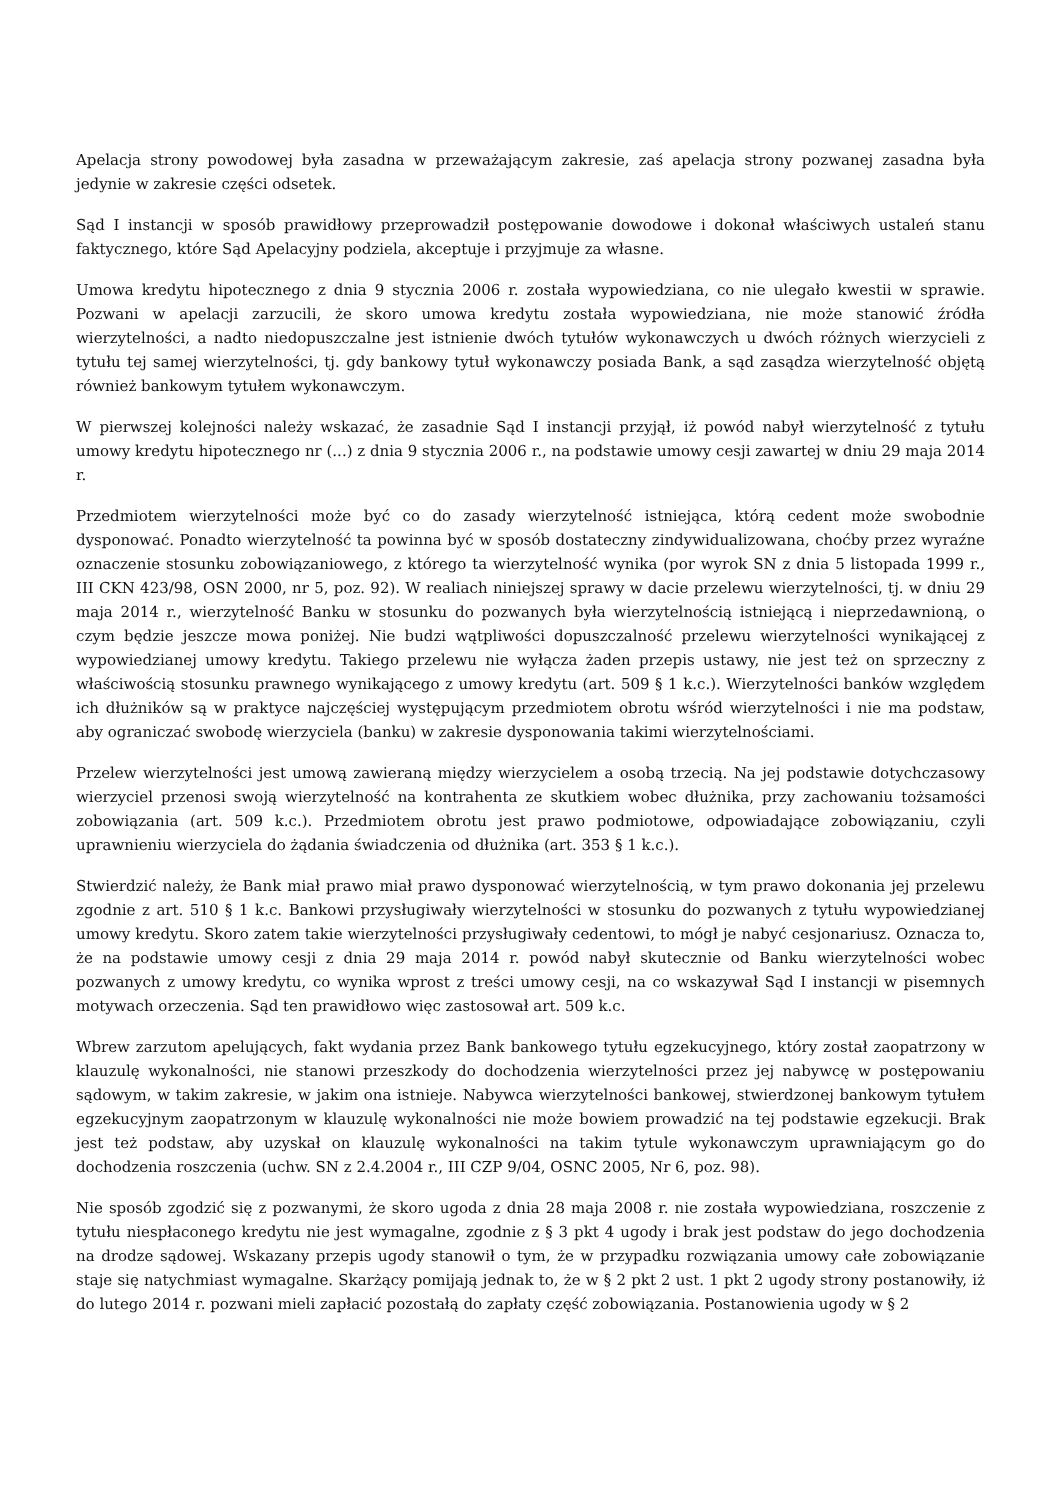Apelacja strony powodowej była zasadna w przeważającym zakresie, zaś apelacja strony pozwanej zasadna była jedynie w zakresie części odsetek.
Sąd I instancji w sposób prawidłowy przeprowadził postępowanie dowodowe i dokonał właściwych ustaleń stanu faktycznego, które Sąd Apelacyjny podziela, akceptuje i przyjmuje za własne.
Umowa kredytu hipotecznego z dnia 9 stycznia 2006 r. została wypowiedziana, co nie ulegało kwestii w sprawie. Pozwani w apelacji zarzucili, że skoro umowa kredytu została wypowiedziana, nie może stanowić źródła wierzytelności, a nadto niedopuszczalne jest istnienie dwóch tytułów wykonawczych u dwóch różnych wierzycieli z tytułu tej samej wierzytelności, tj. gdy bankowy tytuł wykonawczy posiada Bank, a sąd zasądza wierzytelność objętą również bankowym tytułem wykonawczym.
W pierwszej kolejności należy wskazać, że zasadnie Sąd I instancji przyjął, iż powód nabył wierzytelność z tytułu umowy kredytu hipotecznego nr (...) z dnia 9 stycznia 2006 r., na podstawie umowy cesji zawartej w dniu 29 maja 2014 r.
Przedmiotem wierzytelności może być co do zasady wierzytelność istniejąca, którą cedent może swobodnie dysponować. Ponadto wierzytelność ta powinna być w sposób dostateczny zindywidualizowana, choćby przez wyraźne oznaczenie stosunku zobowiązaniowego, z którego ta wierzytelność wynika (por wyrok SN z dnia 5 listopada 1999 r., III CKN 423/98, OSN 2000, nr 5, poz. 92). W realiach niniejszej sprawy w dacie przelewu wierzytelności, tj. w dniu 29 maja 2014 r., wierzytelność Banku w stosunku do pozwanych była wierzytelnością istniejącą i nieprzedawnioną, o czym będzie jeszcze mowa poniżej. Nie budzi wątpliwości dopuszczalność przelewu wierzytelności wynikającej z wypowiedzianej umowy kredytu. Takiego przelewu nie wyłącza żaden przepis ustawy, nie jest też on sprzeczny z właściwością stosunku prawnego wynikającego z umowy kredytu (art. 509 § 1 k.c.). Wierzytelności banków względem ich dłużników są w praktyce najczęściej występującym przedmiotem obrotu wśród wierzytelności i nie ma podstaw, aby ograniczać swobodę wierzyciela (banku) w zakresie dysponowania takimi wierzytelnościami.
Przelew wierzytelności jest umową zawieraną między wierzycielem a osobą trzecią. Na jej podstawie dotychczasowy wierzyciel przenosi swoją wierzytelność na kontrahenta ze skutkiem wobec dłużnika, przy zachowaniu tożsamości zobowiązania (art. 509 k.c.). Przedmiotem obrotu jest prawo podmiotowe, odpowiadające zobowiązaniu, czyli uprawnieniu wierzyciela do żądania świadczenia od dłużnika (art. 353 § 1 k.c.).
Stwierdzić należy, że Bank miał prawo miał prawo dysponować wierzytelnością, w tym prawo dokonania jej przelewu zgodnie z art. 510 § 1 k.c. Bankowi przysługiwały wierzytelności w stosunku do pozwanych z tytułu wypowiedzianej umowy kredytu. Skoro zatem takie wierzytelności przysługiwały cedentowi, to mógł je nabyć cesjonariusz. Oznacza to, że na podstawie umowy cesji z dnia 29 maja 2014 r. powód nabył skutecznie od Banku wierzytelności wobec pozwanych z umowy kredytu, co wynika wprost z treści umowy cesji, na co wskazywał Sąd I instancji w pisemnych motywach orzeczenia. Sąd ten prawidłowo więc zastosował art. 509 k.c.
Wbrew zarzutom apelujących, fakt wydania przez Bank bankowego tytułu egzekucyjnego, który został zaopatrzony w klauzulę wykonalności, nie stanowi przeszkody do dochodzenia wierzytelności przez jej nabywcę w postępowaniu sądowym, w takim zakresie, w jakim ona istnieje. Nabywca wierzytelności bankowej, stwierdzonej bankowym tytułem egzekucyjnym zaopatrzonym w klauzulę wykonalności nie może bowiem prowadzić na tej podstawie egzekucji. Brak jest też podstaw, aby uzyskał on klauzulę wykonalności na takim tytule wykonawczym uprawniającym go do dochodzenia roszczenia (uchw. SN z 2.4.2004 r., III CZP 9/04, OSNC 2005, Nr 6, poz. 98).
Nie sposób zgodzić się z pozwanymi, że skoro ugoda z dnia 28 maja 2008 r. nie została wypowiedziana, roszczenie z tytułu niespłaconego kredytu nie jest wymagalne, zgodnie z § 3 pkt 4 ugody i brak jest podstaw do jego dochodzenia na drodze sądowej. Wskazany przepis ugody stanowił o tym, że w przypadku rozwiązania umowy całe zobowiązanie staje się natychmiast wymagalne. Skarżący pomijają jednak to, że w § 2 pkt 2 ust. 1 pkt 2 ugody strony postanowiły, iż do lutego 2014 r. pozwani mieli zapłacić pozostałą do zapłaty część zobowiązania. Postanowienia ugody w § 2